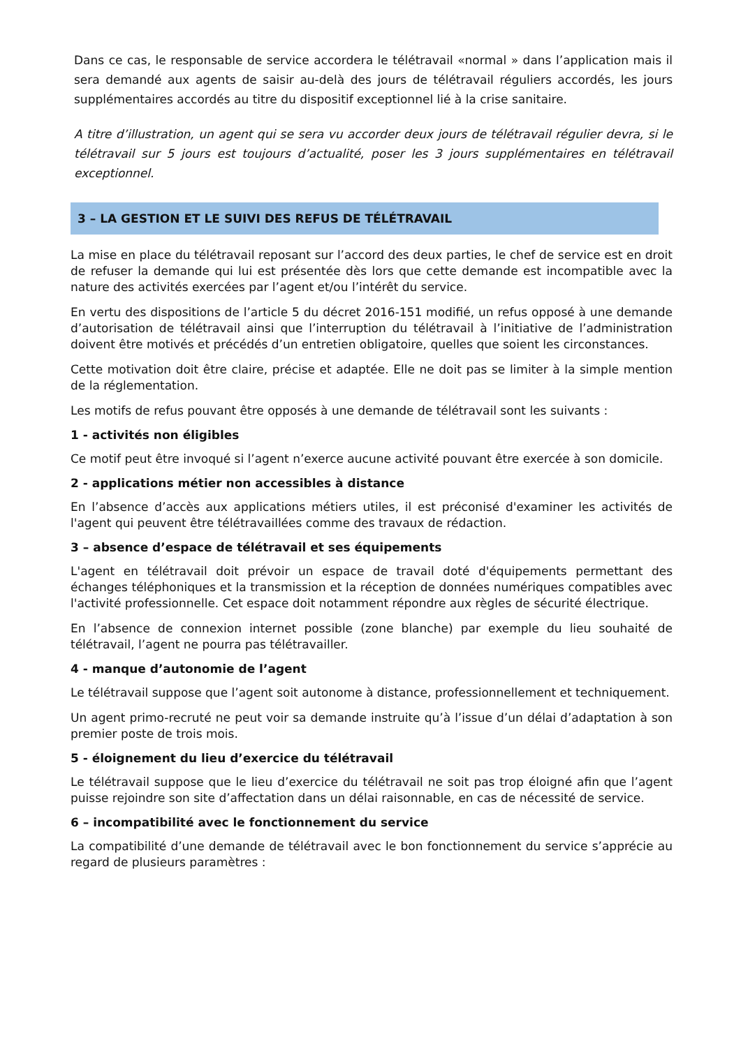Dans ce cas, le responsable de service accordera le télétravail «normal » dans l’application mais il sera demandé aux agents de saisir au-delà des jours de télétravail réguliers accordés, les jours supplémentaires accordés au titre du dispositif exceptionnel lié à la crise sanitaire.
A titre d’illustration, un agent qui se sera vu accorder deux jours de télétravail régulier devra, si le télétravail sur 5 jours est toujours d’actualité, poser les 3 jours supplémentaires en télétravail exceptionnel.
3 – LA GESTION ET LE SUIVI DES REFUS DE TÉLÉTRAVAIL
La mise en place du télétravail reposant sur l’accord des deux parties, le chef de service est en droit de refuser la demande qui lui est présentée dès lors que cette demande est incompatible avec la nature des activités exercées par l’agent et/ou l’intérêt du service.
En vertu des dispositions de l’article 5 du décret 2016-151 modifié, un refus opposé à une demande d’autorisation de télétravail ainsi que l’interruption du télétravail à l’initiative de l’administration doivent être motivés et précédés d’un entretien obligatoire, quelles que soient les circonstances.
Cette motivation doit être claire, précise et adaptée. Elle ne doit pas se limiter à la simple mention de la réglementation.
Les motifs de refus pouvant être opposés à une demande de télétravail sont les suivants :
1 - activités non éligibles
Ce motif peut être invoqué si l’agent n’exerce aucune activité pouvant être exercée à son domicile.
2 - applications métier non accessibles à distance
En l’absence d’accès aux applications métiers utiles, il est préconisé d'examiner les activités de l'agent qui peuvent être télétravaillées comme des travaux de rédaction.
3 – absence d’espace de télétravail et ses équipements
L'agent en télétravail doit prévoir un espace de travail doté d'équipements permettant des échanges téléphoniques et la transmission et la réception de données numériques compatibles avec l'activité professionnelle. Cet espace doit notamment répondre aux règles de sécurité électrique.
En l’absence de connexion internet possible (zone blanche) par exemple du lieu souhaité de télétravail, l’agent ne pourra pas télétravailler.
4 - manque d’autonomie de l’agent
Le télétravail suppose que l’agent soit autonome à distance, professionnellement et techniquement.
Un agent primo-recruté ne peut voir sa demande instruite qu’à l’issue d’un délai d’adaptation à son premier poste de trois mois.
5 - éloignement du lieu d’exercice du télétravail
Le télétravail suppose que le lieu d’exercice du télétravail ne soit pas trop éloigné afin que l’agent puisse rejoindre son site d’affectation dans un délai raisonnable, en cas de nécessité de service.
6 – incompatibilité avec le fonctionnement du service
La compatibilité d’une demande de télétravail avec le bon fonctionnement du service s’apprécie au regard de plusieurs paramètres :